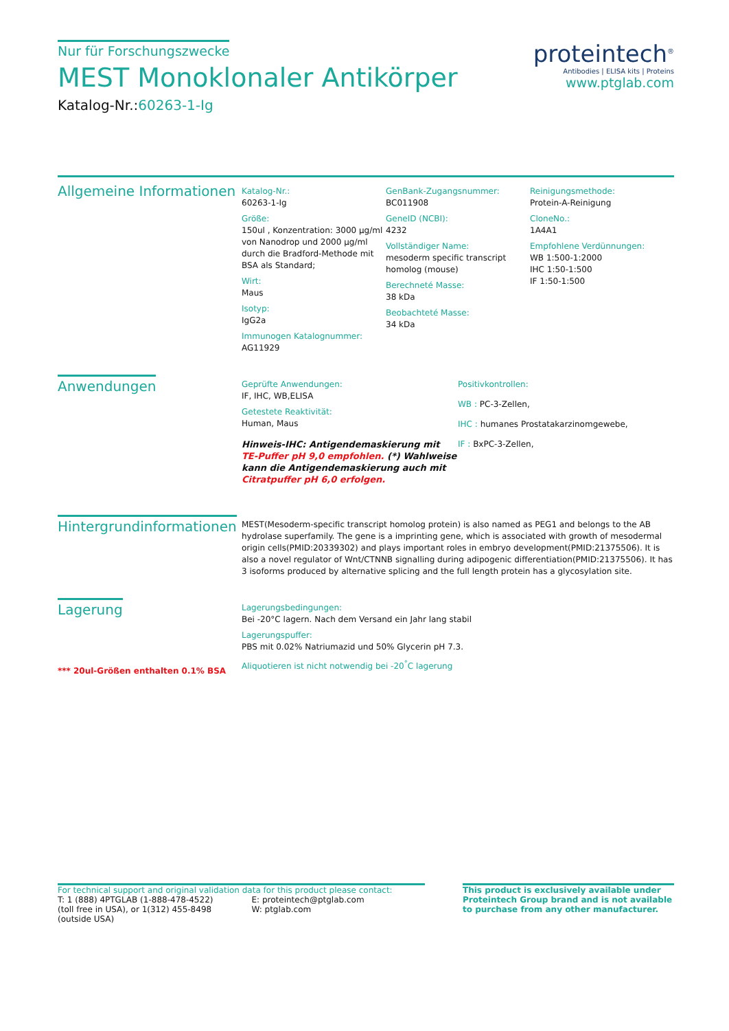Nur für Forschungszwecke
MEST Monoklonaler Antikörper
Katalog-Nr.:60263-1-Ig
proteintech<sup>®</sup>
Antibodies | ELISA kits | Proteins
www.ptglab.com
Allgemeine Informationen
Katalog-Nr.:
60263-1-Ig
Größe:
150ul , Konzentration: 3000 μg/ml von Nanodrop und 2000 μg/ml durch die Bradford-Methode mit BSA als Standard;
Wirt:
Maus
Isotyp:
IgG2a
Immunogen Katalognummer:
AG11929
GenBank-Zugangsnummer:
BC011908
GeneID (NCBI):
4232
Vollständiger Name:
mesoderm specific transcript homolog (mouse)
Berechneté Masse:
38 kDa
Beobachteté Masse:
34 kDa
Reinigungsmethode:
Protein-A-Reinigung
CloneNo.:
1A4A1
Empfohlene Verdünnungen:
WB 1:500-1:2000
IHC 1:50-1:500
IF 1:50-1:500
Anwendungen
Geprüfte Anwendungen:
IF, IHC, WB,ELISA
Getestete Reaktivität:
Human, Maus
Hinweis-IHC: Antigendemaskierung mit TE-Puffer pH 9,0 empfohlen. (*) Wahlweise kann die Antigendemaskierung auch mit Citratpuffer pH 6,0 erfolgen.
Positivkontrollen:
WB : PC-3-Zellen,
IHC : humanes Prostatakarzinomgewebe,
IF : BxPC-3-Zellen,
Hintergrundinformationen
MEST(Mesoderm-specific transcript homolog protein) is also named as PEG1 and belongs to the AB hydrolase superfamily. The gene is a imprinting gene, which is associated with growth of mesodermal origin cells(PMID:20339302) and plays important roles in embryo development(PMID:21375506). It is also a novel regulator of Wnt/CTNNB signalling during adipogenic differentiation(PMID:21375506). It has 3 isoforms produced by alternative splicing and the full length protein has a glycosylation site.
Lagerung
*** 20ul-Größen enthalten 0.1% BSA
Lagerungsbedingungen:
Bei -20°C lagern. Nach dem Versand ein Jahr lang stabil
Lagerungspuffer:
PBS mit 0.02% Natriumazid und 50% Glycerin pH 7.3.
Aliquotieren ist nicht notwendig bei -20<sup>°</sup>C lagerung
For technical support and original validation data for this product please contact:
T: 1 (888) 4PTGLAB (1-888-478-4522) (toll free in USA), or 1(312) 455-8498 (outside USA)
E: proteintech@ptglab.com
W: ptglab.com
This product is exclusively available under Proteintech Group brand and is not available to purchase from any other manufacturer.